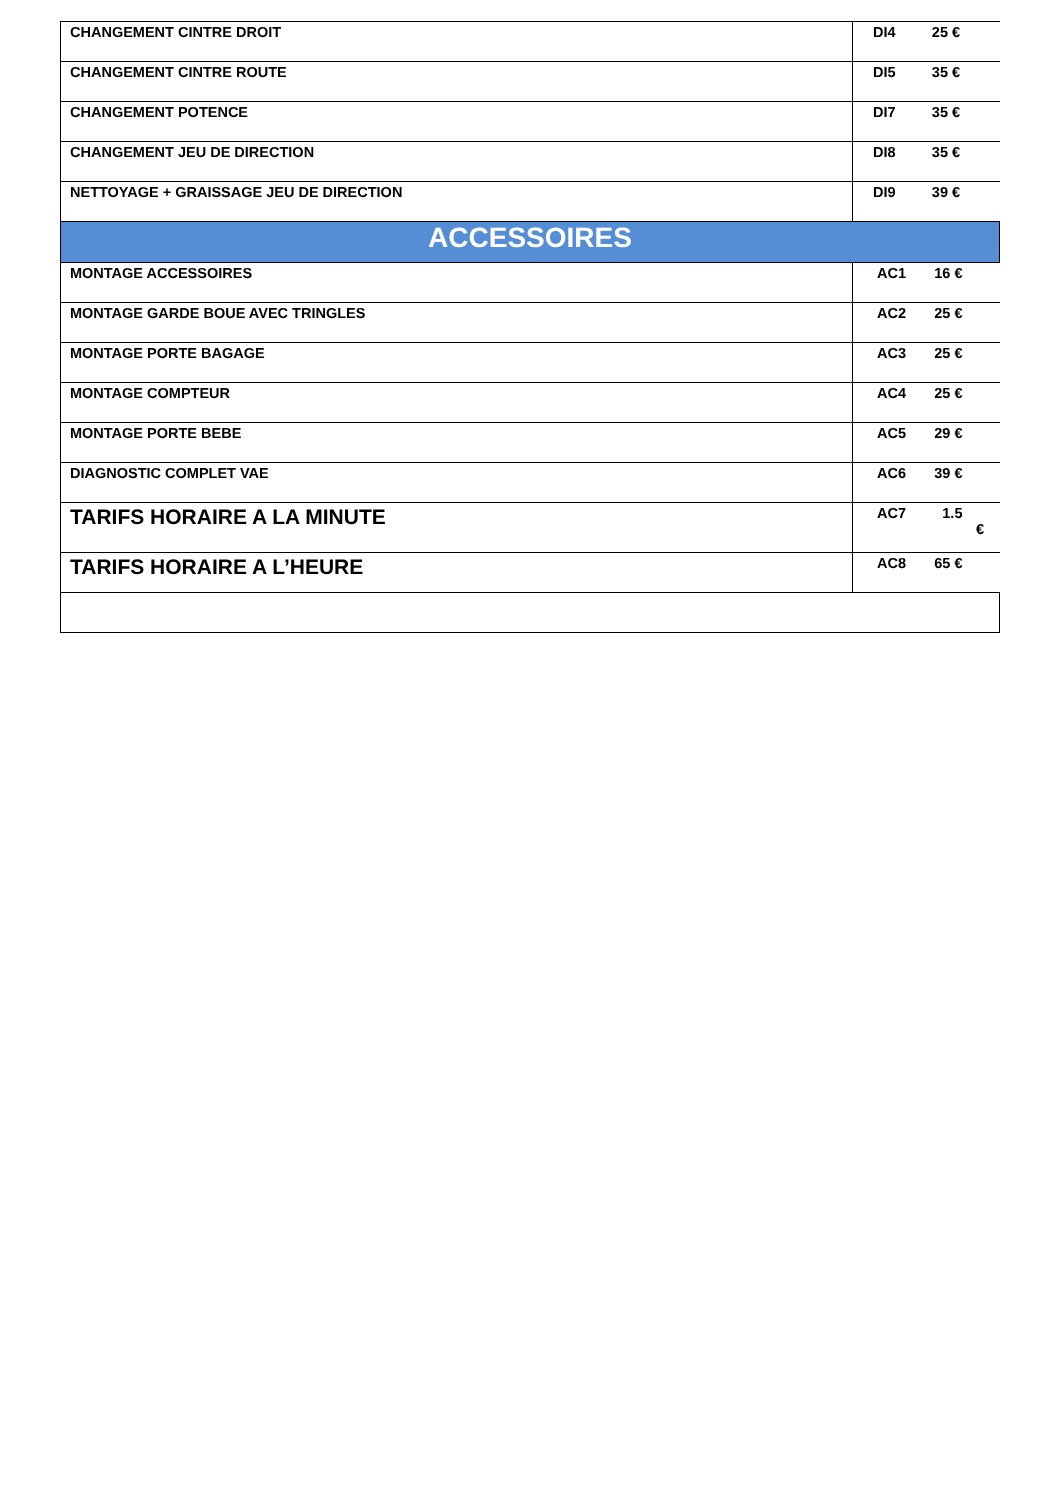| CHANGEMENT CINTRE DROIT | DI4 25 € |
| CHANGEMENT CINTRE ROUTE | DI5 35 € |
| CHANGEMENT POTENCE | DI7 35 € |
| CHANGEMENT JEU DE DIRECTION | DI8 35 € |
| NETTOYAGE + GRAISSAGE JEU DE DIRECTION | DI9 39 € |
| ACCESSOIRES | |
| MONTAGE ACCESSOIRES | AC1 16 € |
| MONTAGE GARDE BOUE AVEC TRINGLES | AC2 25 € |
| MONTAGE PORTE BAGAGE | AC3 25 € |
| MONTAGE COMPTEUR | AC4 25 € |
| MONTAGE PORTE BEBE | AC5 29 € |
| DIAGNOSTIC COMPLET VAE | AC6 39 € |
| TARIFS HORAIRE A LA MINUTE | AC7 1.5 € |
| TARIFS HORAIRE A L’HEURE | AC8 65 € |